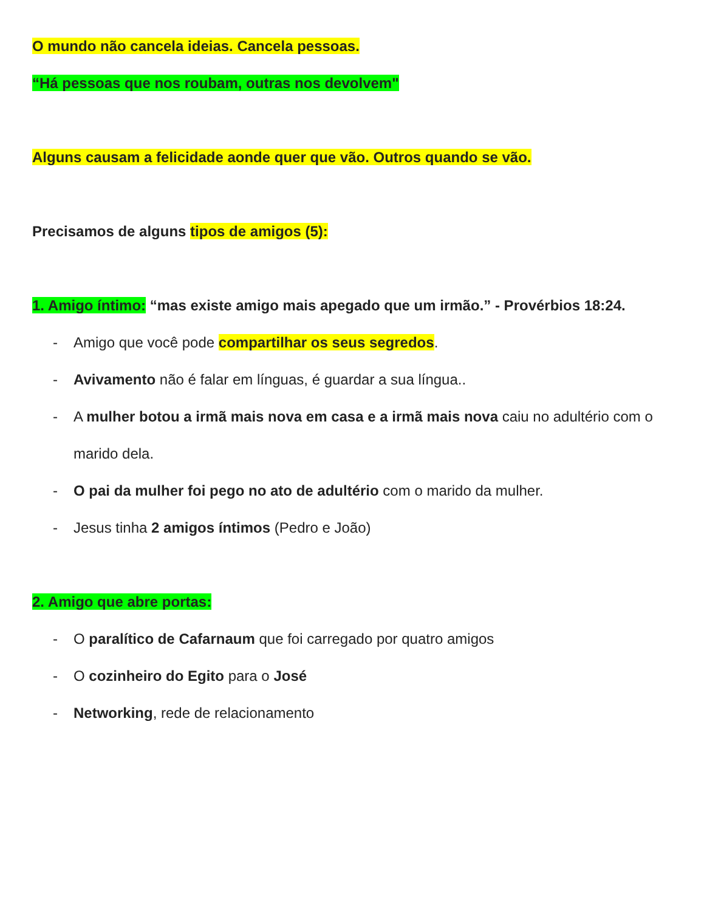O mundo não cancela ideias. Cancela pessoas.
“Há pessoas que nos roubam, outras nos devolvem"
Alguns causam a felicidade aonde quer que vão. Outros quando se vão.
Precisamos de alguns tipos de amigos (5):
1. Amigo íntimo: “mas existe amigo mais apegado que um irmão.” - Provérbios 18:24.
- Amigo que você pode compartilhar os seus segredos.
- Avivamento não é falar em línguas, é guardar a sua língua..
- A mulher botou a irmã mais nova em casa e a irmã mais nova caiu no adultério com o marido dela.
- O pai da mulher foi pego no ato de adultério com o marido da mulher.
- Jesus tinha 2 amigos íntimos (Pedro e João)
2. Amigo que abre portas:
- O paralítico de Cafarnaum que foi carregado por quatro amigos
- O cozinheiro do Egito para o José
- Networking, rede de relacionamento